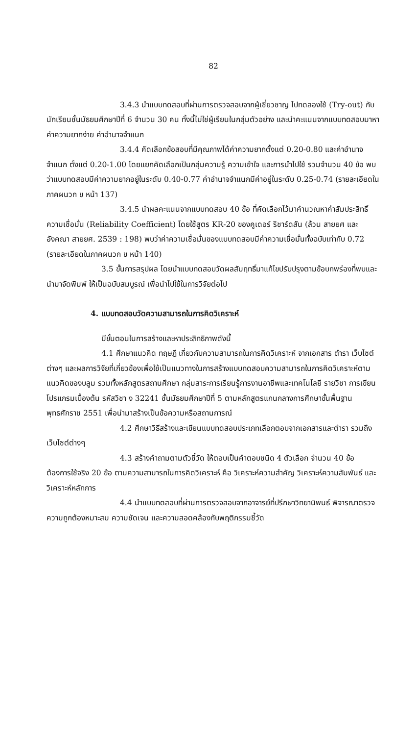82
3.4.3 นำแบบทดสอบที่ผ่านการตรวจสอบจากผู้เชี่ยวชาญ ไปทดลองใช้ (Try-out) กับนักเรียนชั้นมัธยมศึกษาปีที่ 6 จำนวน 30 คน ทั้งนี้ไม่ใช่ผู้เรียนในกลุ่มตัวอย่าง และนำคะแนนจากแบบทดสอบมาหาค่าความยากง่าย ค่าอำนาจจำแนก
3.4.4 คัดเลือกข้อสอบที่มีคุณภาพได้ค่าความยากตั้งแต่ 0.20-0.80 และค่าอำนาจจำแนก ตั้งแต่ 0.20-1.00 โดยแยกคัดเลือกเป็นกลุ่มความรู้ ความเข้าใจ และการนำไปใช้ รวมจำนวน 40 ข้อ พบว่าแบบทดสอบมีค่าความยากอยู่ในระดับ 0.40-0.77 ค่าอำนาจจำแนกมีค่าอยู่ในระดับ 0.25-0.74 (รายละเอียดในภาคผนวก ข หน้า 137)
3.4.5 นำผลคะแนนจากแบบทดสอบ 40 ข้อ ที่คัดเลือกไว้มาคำนวณหาค่าสัมประสิทธิ์ ความเชื่อมั่น (Reliability Coefficient) โดยใช้สูตร KR-20 ของคูเดอร์ ริชาร์ดสัน (ล้วน สายยศ และอังคณา สายยศ. 2539 : 198) พบว่าค่าความเชื่อมั่นของแบบทดสอบมีค่าความเชื่อมั่นทั้งฉบับเท่ากับ 0.72 (รายละเอียดในภาคผนวก ข หน้า 140)
3.5 ขั้นการสรุปผล โดยนำแบบทดสอบวัดผลสัมฤทธิ์มาแก้ไขปรับปรุงตามข้อบกพร่องที่พบและนำมาจัดพิมพ์ ให้เป็นฉบับสมบูรณ์ เพื่อนำไปใช้ในการวิจัยต่อไป
4. แบบทดสอบวัดความสามารถในการคิดวิเคราะห์
มีขั้นตอนในการสร้างและหาประสิทธิภาพดังนี้
4.1 ศึกษาแนวคิด ทฤษฎี เกี่ยวกับความสามารถในการคิดวิเคราะห์ จากเอกสาร ตำรา เว็บไซต์ต่างๆ และผลการวิจัยที่เกี่ยวข้องเพื่อใช้เป็นแนวทางในการสร้างแบบทดสอบความสามารถในการคิดวิเคราะห์ตามแนวคิดของบลูม รวมทั้งหลักสูตรสถานศึกษา กลุ่มสาระการเรียนรู้การงานอาชีพและเทคโนโลยี รายวิชา การเขียนโปรแกรมเบื้องต้น รหัสวิชา ง 32241 ชั้นมัธยมศึกษาปีที่ 5 ตามหลักสูตรแกนกลางการศึกษาขั้นพื้นฐาน พุทธศักราช 2551 เพื่อนำมาสร้างเป็นข้อความหรือสถานการณ์
4.2 ศึกษาวิธีสร้างและเขียนแบบทดสอบประเภทเลือกตอบจากเอกสารและตำรา รวมถึงเว็บไซต์ต่างๆ
4.3 สร้างคำถามตามตัวชี้วัด ให้ตอบเป็นคำตอบชนิด 4 ตัวเลือก จำนวน 40 ข้อ ต้องการใช้จริง 20 ข้อ ตามความสามารถในการคิดวิเคราะห์ คือ วิเคราะห์ความสำคัญ วิเคราะห์ความสัมพันธ์ และวิเคราะห์หลักการ
4.4 นำแบบทดสอบที่ผ่านการตรวจสอบจากอาจารย์ที่ปรึกษาวิทยานิพนธ์ พิจารณาตรวจความถูกต้องหมาะสม ความชัดเจน และความสอดคล้องกับพฤติกรรมชี้วัด